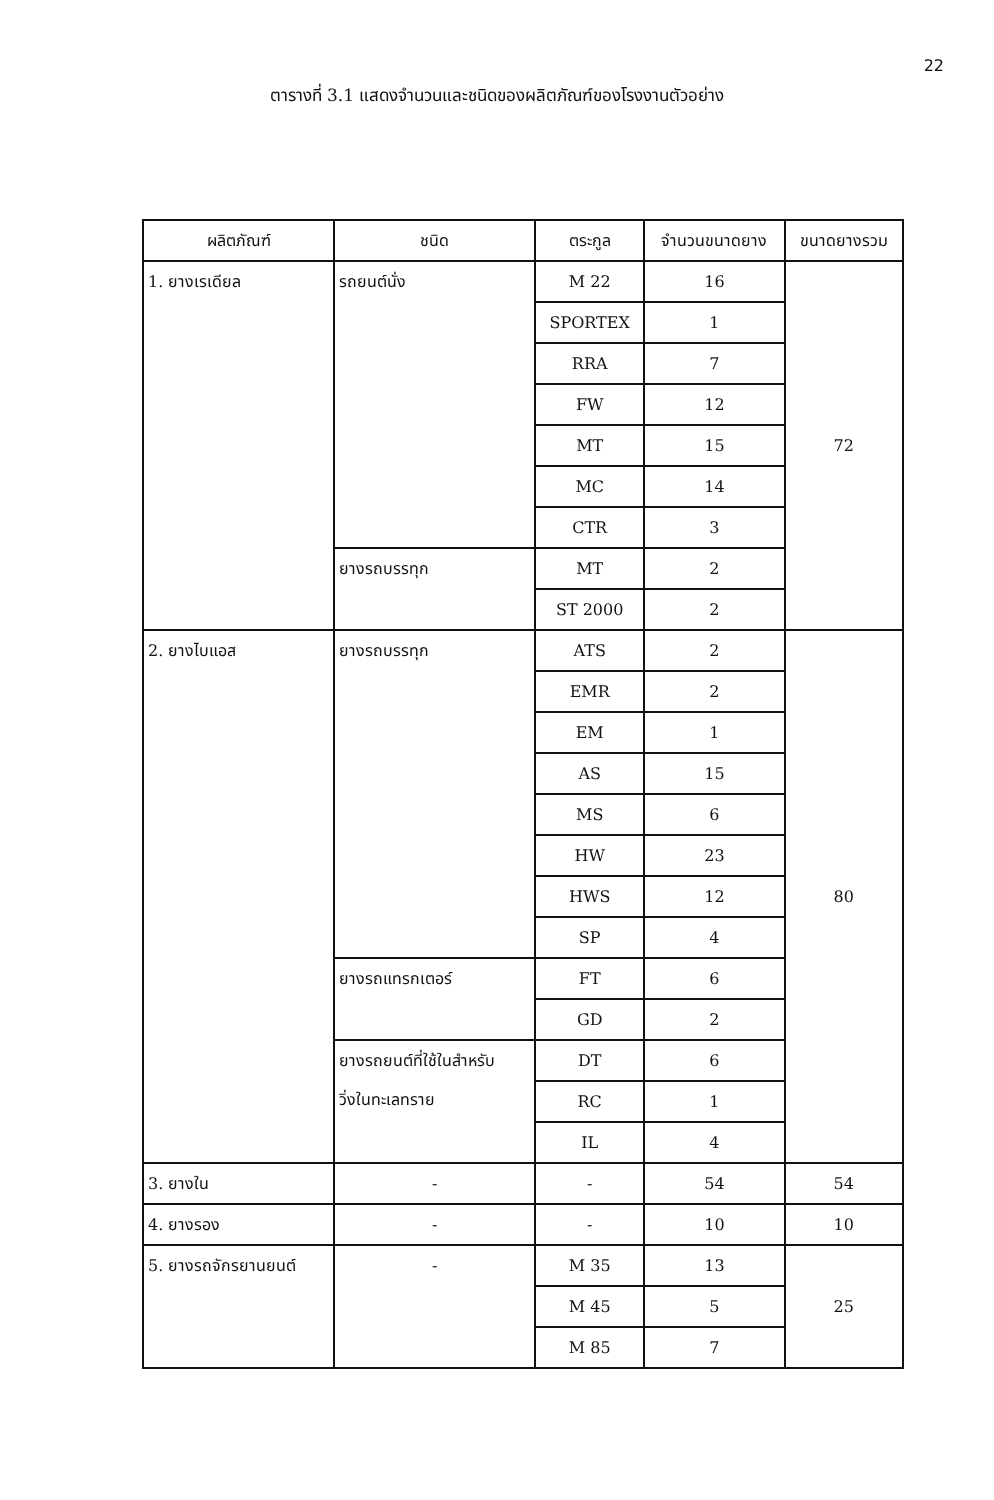22
ตารางที่ 3.1 แสดงจำนวนและชนิดของผลิตภัณฑ์ของโรงงานตัวอย่าง
| ผลิตภัณฑ์ | ชนิด | ตระกูล | จำนวนขนาดยาง | ขนาดยางรวม |
| --- | --- | --- | --- | --- |
| 1. ยางเรเดียล | รถยนต์นั่ง | M 22 | 16 | 72 |
| | | SPORTEX | 1 | |
| | | RRA | 7 | |
| | | FW | 12 | |
| | | MT | 15 | |
| | | MC | 14 | |
| | | CTR | 3 | |
| | ยางรถบรรทุก | MT | 2 | |
| | | ST 2000 | 2 | |
| 2. ยางไบแอส | ยางรถบรรทุก | ATS | 2 | 80 |
| | | EMR | 2 | |
| | | EM | 1 | |
| | | AS | 15 | |
| | | MS | 6 | |
| | | HW | 23 | |
| | | HWS | 12 | |
| | | SP | 4 | |
| | ยางรถแทรกเตอร์ | FT | 6 | |
| | | GD | 2 | |
| | ยางรถยนต์ที่ใช้ในสำหรับ วิ่งในทะเลทราย | DT | 6 | |
| | | RC | 1 | |
| | | IL | 4 | |
| 3. ยางใน | - | - | 54 | 54 |
| 4. ยางรอง | - | - | 10 | 10 |
| 5. ยางรถจักรยานยนต์ | - | M 35 | 13 | 25 |
| | | M 45 | 5 | |
| | | M 85 | 7 | |